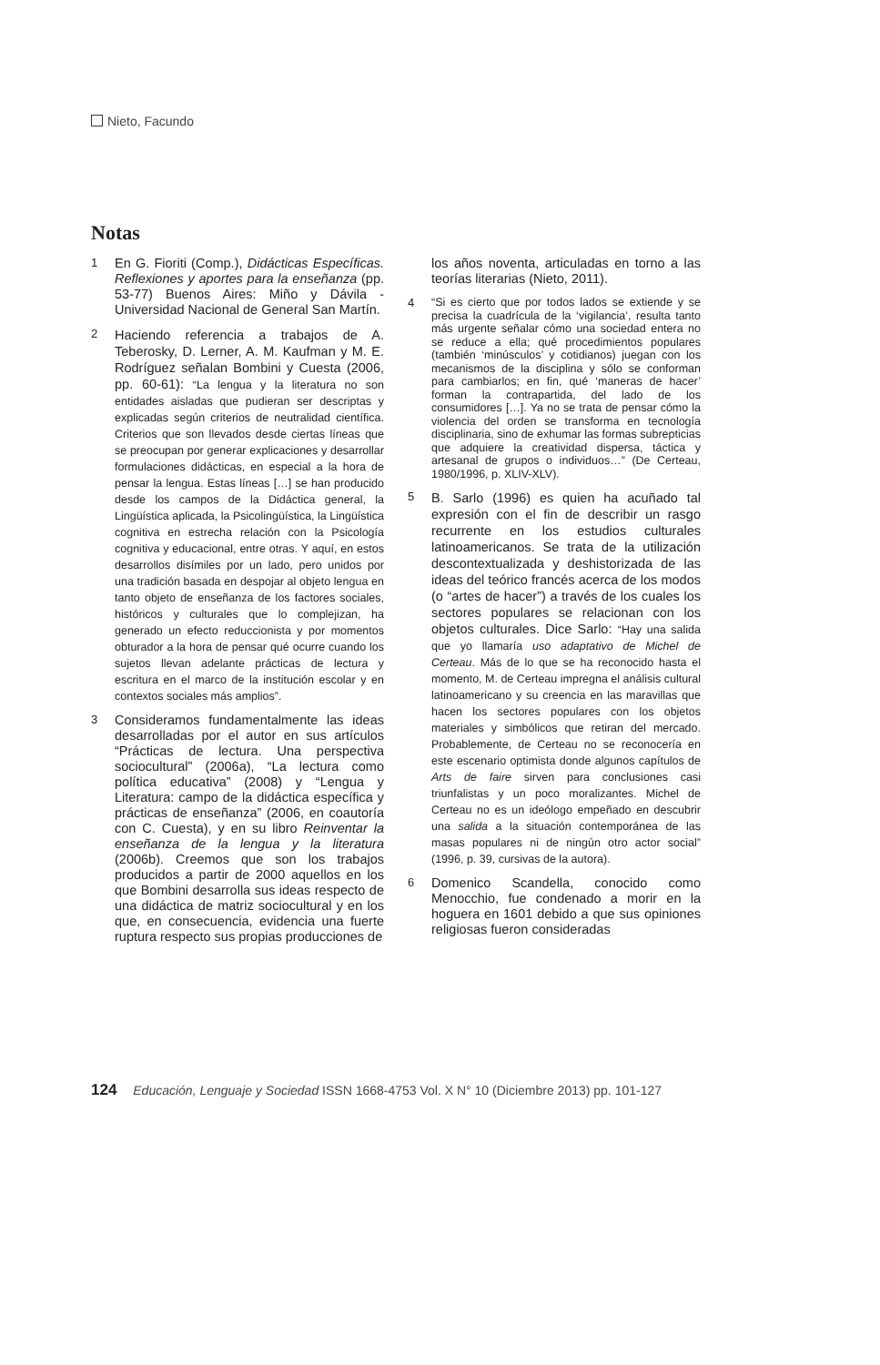Nieto, Facundo
Notas
1
En G. Fioriti (Comp.), Didácticas Específicas. Reflexiones y aportes para la enseñanza (pp. 53-77) Buenos Aires: Miño y Dávila - Universidad Nacional de General San Martín.
2
Haciendo referencia a trabajos de A. Teberosky, D. Lerner, A. M. Kaufman y M. E. Rodríguez señalan Bombini y Cuesta (2006, pp. 60-61): “La lengua y la literatura no son entidades aisladas que pudieran ser descriptas y explicadas según criterios de neutralidad científica. Criterios que son llevados desde ciertas líneas que se preocupan por generar explicaciones y desarrollar formulaciones didácticas, en especial a la hora de pensar la lengua. Estas líneas […] se han producido desde los campos de la Didáctica general, la Lingüística aplicada, la Psicolingüística, la Lingüística cognitiva en estrecha relación con la Psicología cognitiva y educacional, entre otras. Y aquí, en estos desarrollos disímiles por un lado, pero unidos por una tradición basada en despojar al objeto lengua en tanto objeto de enseñanza de los factores sociales, históricos y culturales que lo complejizan, ha generado un efecto reduccionista y por momentos obturador a la hora de pensar qué ocurre cuando los sujetos llevan adelante prácticas de lectura y escritura en el marco de la institución escolar y en contextos sociales más amplios”.
3
Consideramos fundamentalmente las ideas desarrolladas por el autor en sus artículos “Prácticas de lectura. Una perspectiva sociocultural” (2006a), “La lectura como política educativa” (2008) y “Lengua y Literatura: campo de la didáctica específica y prácticas de enseñanza” (2006, en coautoría con C. Cuesta), y en su libro Reinventar la enseñanza de la lengua y la literatura (2006b). Creemos que son los trabajos producidos a partir de 2000 aquellos en los que Bombini desarrolla sus ideas respecto de una didáctica de matriz sociocultural y en los que, en consecuencia, evidencia una fuerte ruptura respecto sus propias producciones de
los años noventa, articuladas en torno a las teorías literarias (Nieto, 2011).
4
“Si es cierto que por todos lados se extiende y se precisa la cuadrícula de la ‘vigilancia’, resulta tanto más urgente señalar cómo una sociedad entera no se reduce a ella; qué procedimientos populares (también ‘minúsculos’ y cotidianos) juegan con los mecanismos de la disciplina y sólo se conforman para cambiarlos; en fin, qué ‘maneras de hacer’ forman la contrapartida, del lado de los consumidores […]. Ya no se trata de pensar cómo la violencia del orden se transforma en tecnología disciplinaria, sino de exhumar las formas subrepticias que adquiere la creatividad dispersa, táctica y artesanal de grupos o individuos…” (De Certeau, 1980/1996, p. XLIV-XLV).
5
B. Sarlo (1996) es quien ha acuñado tal expresión con el fin de describir un rasgo recurrente en los estudios culturales latinoamericanos. Se trata de la utilización descontextualizada y deshistorizada de las ideas del teórico francés acerca de los modos (o “artes de hacer”) a través de los cuales los sectores populares se relacionan con los objetos culturales. Dice Sarlo: “Hay una salida que yo llamaría uso adaptativo de Michel de Certeau. Más de lo que se ha reconocido hasta el momento, M. de Certeau impregna el análisis cultural latinoamericano y su creencia en las maravillas que hacen los sectores populares con los objetos materiales y simbólicos que retiran del mercado. Probablemente, de Certeau no se reconocería en este escenario optimista donde algunos capítulos de Arts de faire sirven para conclusiones casi triunfalistas y un poco moralizantes. Michel de Certeau no es un ideólogo empeñado en descubrir una salida a la situación contemporánea de las masas populares ni de ningún otro actor social” (1996, p. 39, cursivas de la autora).
6
Domenico Scandella, conocido como Menocchio, fue condenado a morir en la hoguera en 1601 debido a que sus opiniones religiosas fueron consideradas
124 Educación, Lenguaje y Sociedad ISSN 1668-4753 Vol. X N° 10 (Diciembre 2013) pp. 101-127